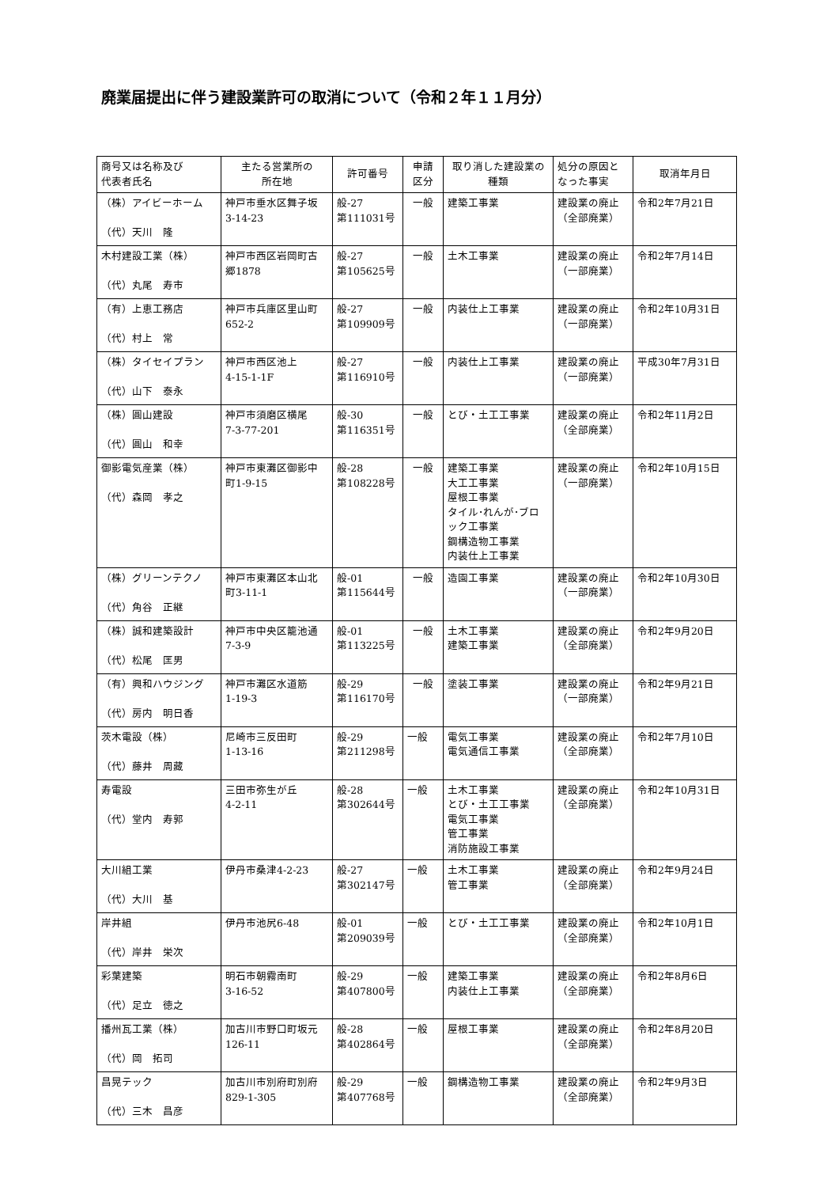廃業届提出に伴う建設業許可の取消について（令和２年１１月分）
| 商号又は名称及び 代表者氏名 | 主たる営業所の 所在地 | 許可番号 | 申請 区分 | 取り消した建設業の 種類 | 処分の原因と なった事実 | 取消年月日 |
| --- | --- | --- | --- | --- | --- | --- |
| （株）アイビーホーム （代）天川 隆 | 神戸市垂水区舞子坂 3-14-23 | 般-27 第111031号 | 一般 | 建築工事業 | 建設業の廃止 （全部廃業） | 令和2年7月21日 |
| 木村建設工業（株） （代）丸尾 寿市 | 神戸市西区岩岡町古 郷1878 | 般-27 第105625号 | 一般 | 土木工事業 | 建設業の廃止 （一部廃業） | 令和2年7月14日 |
| （有）上恵工務店 （代）村上 常 | 神戸市兵庫区里山町 652-2 | 般-27 第109909号 | 一般 | 内装仕上工事業 | 建設業の廃止 （一部廃業） | 令和2年10月31日 |
| （株）タイセイプラン （代）山下 泰永 | 神戸市西区池上 4-15-1-1F | 般-27 第116910号 | 一般 | 内装仕上工事業 | 建設業の廃止 （一部廃業） | 平成30年7月31日 |
| （株）圓山建設 （代）圓山 和幸 | 神戸市須磨区横尾 7-3-77-201 | 般-30 第116351号 | 一般 | とび・土工工事業 | 建設業の廃止 （全部廃業） | 令和2年11月2日 |
| 御影電気産業（株） （代）森岡 孝之 | 神戸市東灘区御影中 町1-9-15 | 般-28 第108228号 | 一般 | 建築工事業 大工工事業 屋根工事業 タイル･れんが･ブロ ック工事業 鋼構造物工事業 内装仕上工事業 | 建設業の廃止 （一部廃業） | 令和2年10月15日 |
| （株）グリーンテクノ （代）角谷 正継 | 神戸市東灘区本山北 町3-11-1 | 般-01 第115644号 | 一般 | 造園工事業 | 建設業の廃止 （一部廃業） | 令和2年10月30日 |
| （株）誠和建築設計 （代）松尾 匡男 | 神戸市中央区籠池通 7-3-9 | 般-01 第113225号 | 一般 | 土木工事業 建築工事業 | 建設業の廃止 （全部廃業） | 令和2年9月20日 |
| （有）興和ハウジング （代）房内 明日香 | 神戸市灘区水道筋 1-19-3 | 般-29 第116170号 | 一般 | 塗装工事業 | 建設業の廃止 （一部廃業） | 令和2年9月21日 |
| 茨木電設（株） （代）藤井 周藏 | 尼崎市三反田町 1-13-16 | 般-29 第211298号 | 一般 | 電気工事業 電気通信工事業 | 建設業の廃止 （全部廃業） | 令和2年7月10日 |
| 寿電設 （代）堂内 寿郭 | 三田市弥生が丘 4-2-11 | 般-28 第302644号 | 一般 | 土木工事業 とび・土工工事業 電気工事業 管工事業 消防施設工事業 | 建設業の廃止 （全部廃業） | 令和2年10月31日 |
| 大川組工業 （代）大川 基 | 伊丹市桑津4-2-23 | 般-27 第302147号 | 一般 | 土木工事業 管工事業 | 建設業の廃止 （全部廃業） | 令和2年9月24日 |
| 岸井組 （代）岸井 栄次 | 伊丹市池尻6-48 | 般-01 第209039号 | 一般 | とび・土工工事業 | 建設業の廃止 （全部廃業） | 令和2年10月1日 |
| 彩葉建築 （代）足立 徳之 | 明石市朝霧南町 3-16-52 | 般-29 第407800号 | 一般 | 建築工事業 内装仕上工事業 | 建設業の廃止 （全部廃業） | 令和2年8月6日 |
| 播州瓦工業（株） （代）岡 拓司 | 加古川市野口町坂元 126-11 | 般-28 第402864号 | 一般 | 屋根工事業 | 建設業の廃止 （全部廃業） | 令和2年8月20日 |
| 昌晃テック （代）三木 昌彦 | 加古川市別府町別府 829-1-305 | 般-29 第407768号 | 一般 | 鋼構造物工事業 | 建設業の廃止 （全部廃業） | 令和2年9月3日 |